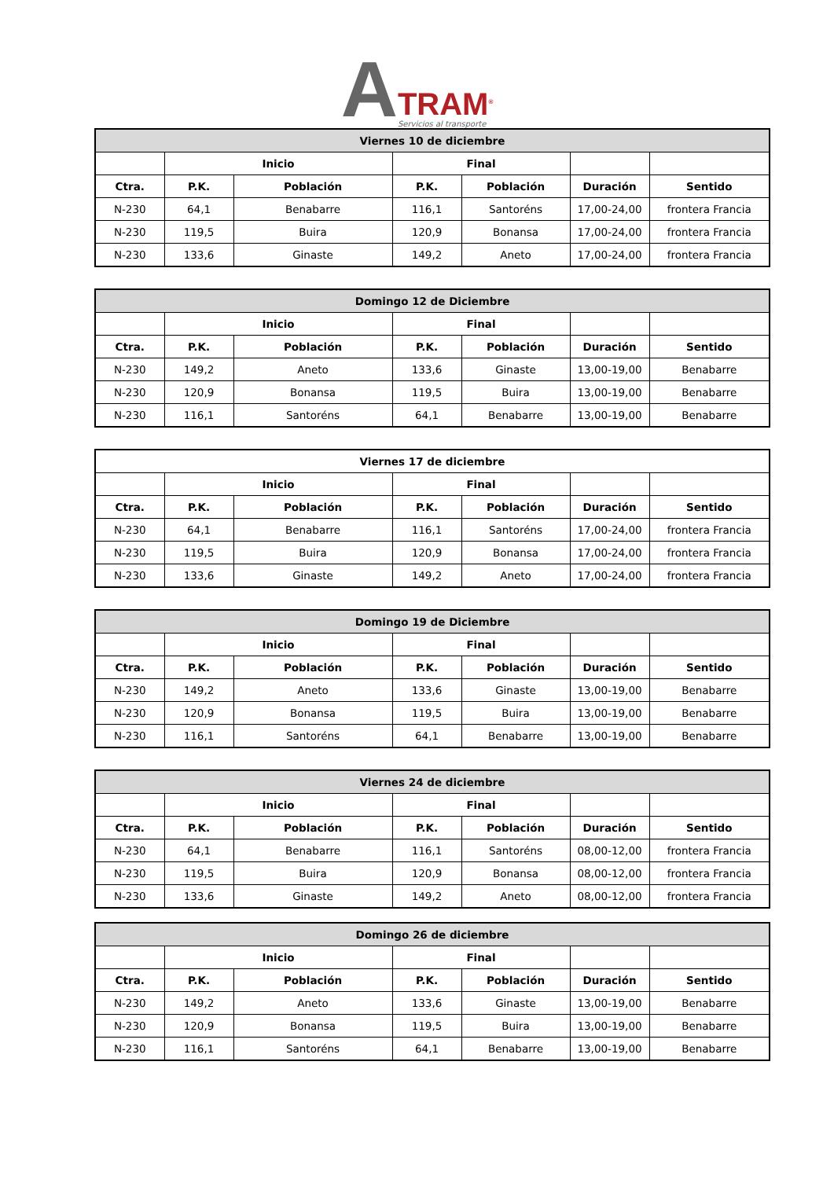A
TRAM<sup>®</sup>
Servicios al transporte
| Viernes 10 de diciembre | | | | | | |
| --- | --- | --- | --- | --- | --- | --- |
| | Inicio | | Final | | | |
| Ctra. | P.K. | Población | P.K. | Población | Duración | Sentido |
| N-230 | 64,1 | Benabarre | 116,1 | Santoréns | 17,00-24,00 | frontera Francia |
| N-230 | 119,5 | Buira | 120,9 | Bonansa | 17,00-24,00 | frontera Francia |
| N-230 | 133,6 | Ginaste | 149,2 | Aneto | 17,00-24,00 | frontera Francia |
| Domingo 12 de Diciembre | | | | | | |
| --- | --- | --- | --- | --- | --- | --- |
| | Inicio | | Final | | | |
| Ctra. | P.K. | Población | P.K. | Población | Duración | Sentido |
| N-230 | 149,2 | Aneto | 133,6 | Ginaste | 13,00-19,00 | Benabarre |
| N-230 | 120,9 | Bonansa | 119,5 | Buira | 13,00-19,00 | Benabarre |
| N-230 | 116,1 | Santoréns | 64,1 | Benabarre | 13,00-19,00 | Benabarre |
| Viernes 17 de diciembre | | | | | | |
| --- | --- | --- | --- | --- | --- | --- |
| | Inicio | | Final | | | |
| Ctra. | P.K. | Población | P.K. | Población | Duración | Sentido |
| N-230 | 64,1 | Benabarre | 116,1 | Santoréns | 17,00-24,00 | frontera Francia |
| N-230 | 119,5 | Buira | 120,9 | Bonansa | 17,00-24,00 | frontera Francia |
| N-230 | 133,6 | Ginaste | 149,2 | Aneto | 17,00-24,00 | frontera Francia |
| Domingo 19 de Diciembre | | | | | | |
| --- | --- | --- | --- | --- | --- | --- |
| | Inicio | | Final | | | |
| Ctra. | P.K. | Población | P.K. | Población | Duración | Sentido |
| N-230 | 149,2 | Aneto | 133,6 | Ginaste | 13,00-19,00 | Benabarre |
| N-230 | 120,9 | Bonansa | 119,5 | Buira | 13,00-19,00 | Benabarre |
| N-230 | 116,1 | Santoréns | 64,1 | Benabarre | 13,00-19,00 | Benabarre |
| Viernes 24 de diciembre | | | | | | |
| --- | --- | --- | --- | --- | --- | --- |
| | Inicio | | Final | | | |
| Ctra. | P.K. | Población | P.K. | Población | Duración | Sentido |
| N-230 | 64,1 | Benabarre | 116,1 | Santoréns | 08,00-12,00 | frontera Francia |
| N-230 | 119,5 | Buira | 120,9 | Bonansa | 08,00-12,00 | frontera Francia |
| N-230 | 133,6 | Ginaste | 149,2 | Aneto | 08,00-12,00 | frontera Francia |
| Domingo 26 de diciembre | | | | | | |
| --- | --- | --- | --- | --- | --- | --- |
| | Inicio | | Final | | | |
| Ctra. | P.K. | Población | P.K. | Población | Duración | Sentido |
| N-230 | 149,2 | Aneto | 133,6 | Ginaste | 13,00-19,00 | Benabarre |
| N-230 | 120,9 | Bonansa | 119,5 | Buira | 13,00-19,00 | Benabarre |
| N-230 | 116,1 | Santoréns | 64,1 | Benabarre | 13,00-19,00 | Benabarre |